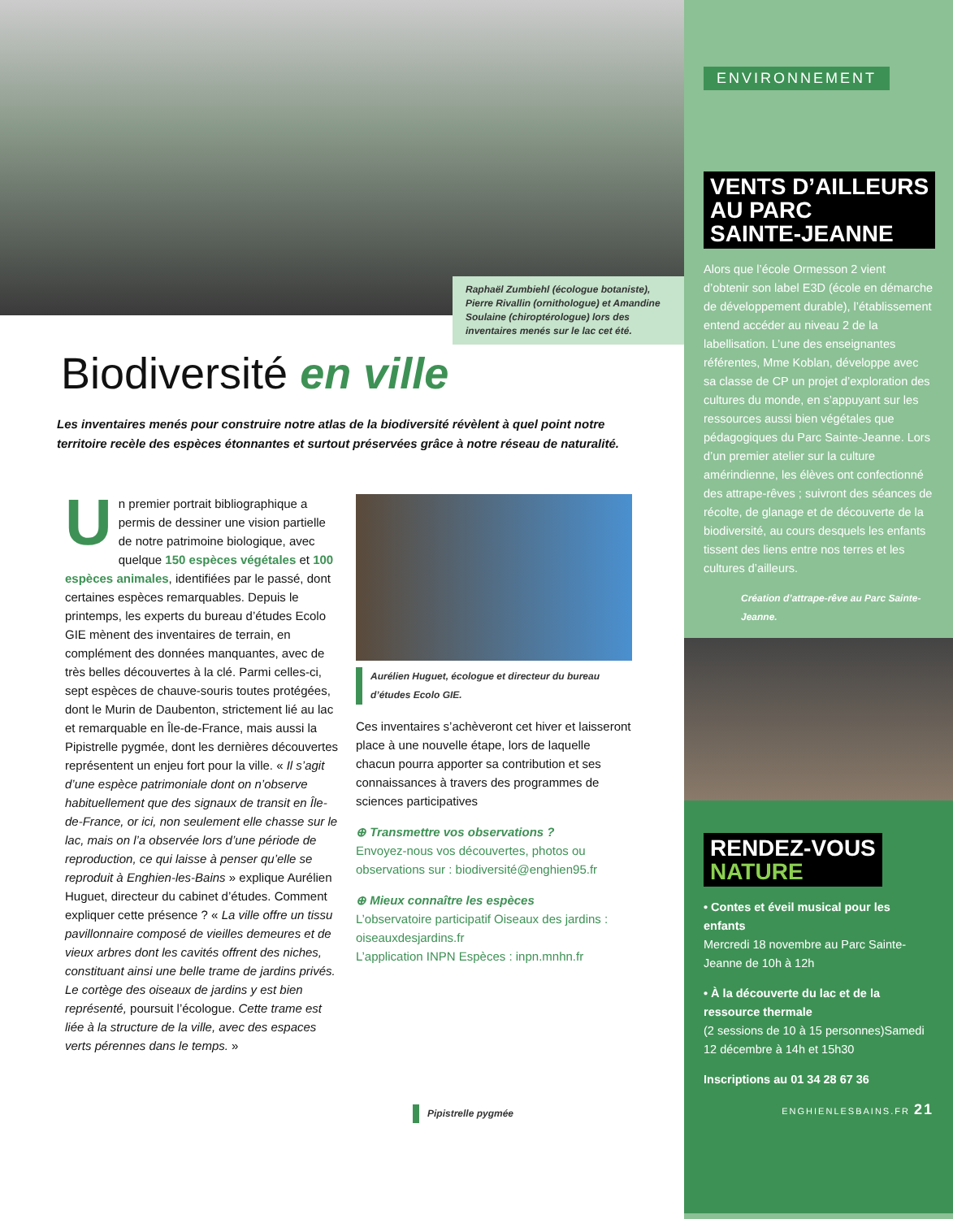Raphaël Zumbiehl (écologue botaniste), Pierre Rivallin (ornithologue) et Amandine Soulaine (chiroptérologue) lors des inventaires menés sur le lac cet été.
Biodiversité en ville
Les inventaires menés pour construire notre atlas de la biodiversité révèlent à quel point notre territoire recèle des espèces étonnantes et surtout préservées grâce à notre réseau de naturalité.
Un premier portrait bibliographique a permis de dessiner une vision partielle de notre patrimoine biologique, avec quelque 150 espèces végétales et 100 espèces animales, identifiées par le passé, dont certaines espèces remarquables. Depuis le printemps, les experts du bureau d’études Ecolo GIE mènent des inventaires de terrain, en complément des données manquantes, avec de très belles découvertes à la clé. Parmi celles-ci, sept espèces de chauve-souris toutes protégées, dont le Murin de Daubenton, strictement lié au lac et remarquable en Île-de-France, mais aussi la Pipistrelle pygmée, dont les dernières découvertes représentent un enjeu fort pour la ville. « Il s’agit d’une espèce patrimoniale dont on n’observe habituellement que des signaux de transit en Île-de-France, or ici, non seulement elle chasse sur le lac, mais on l’a observée lors d’une période de reproduction, ce qui laisse à penser qu’elle se reproduit à Enghien-les-Bains » explique Aurélien Huguet, directeur du cabinet d’études. Comment expliquer cette présence ? « La ville offre un tissu pavillonnaire composé de vieilles demeures et de vieux arbres dont les cavités offrent des niches, constituant ainsi une belle trame de jardins privés. Le cortège des oiseaux de jardins y est bien représenté, poursuit l’écologue. Cette trame est liée à la structure de la ville, avec des espaces verts pérennes dans le temps. »
Aurélien Huguet, écologue et directeur du bureau d’études Ecolo GIE.
Ces inventaires s’achèveront cet hiver et laisseront place à une nouvelle étape, lors de laquelle chacun pourra apporter sa contribution et ses connaissances à travers des programmes de sciences participatives
⊕ Transmettre vos observations ?
Envoyez-nous vos découvertes, photos ou observations sur : biodiversité@enghien95.fr
⊕ Mieux connaître les espèces
L’observatoire participatif Oiseaux des jardins : oiseauxdesjardins.fr
L’application INPN Espèces : inpn.mnhn.fr
Pipistrelle pygmée
ENVIRONNEMENT
VENTS D’AILLEURS
AU PARC
SAINTE-JEANNE
Alors que l’école Ormesson 2 vient d’obtenir son label E3D (école en démarche de développement durable), l’établissement entend accéder au niveau 2 de la labellisation. L’une des enseignantes référentes, Mme Koblan, développe avec sa classe de CP un projet d’exploration des cultures du monde, en s’appuyant sur les ressources aussi bien végétales que pédagogiques du Parc Sainte-Jeanne. Lors d’un premier atelier sur la culture amérindienne, les élèves ont confectionné des attrape-rêves ; suivront des séances de récolte, de glanage et de découverte de la biodiversité, au cours desquels les enfants tissent des liens entre nos terres et les cultures d’ailleurs.
Création d’attrape-rêve au Parc Sainte-Jeanne.
RENDEZ-VOUS
NATURE
• Contes et éveil musical pour les enfants
Mercredi 18 novembre au Parc Sainte-Jeanne de 10h à 12h
• À la découverte du lac et de la ressource thermale
(2 sessions de 10 à 15 personnes)Samedi 12 décembre à 14h et 15h30
Inscriptions au 01 34 28 67 36
ENGHIENLESBAINS.FR 21